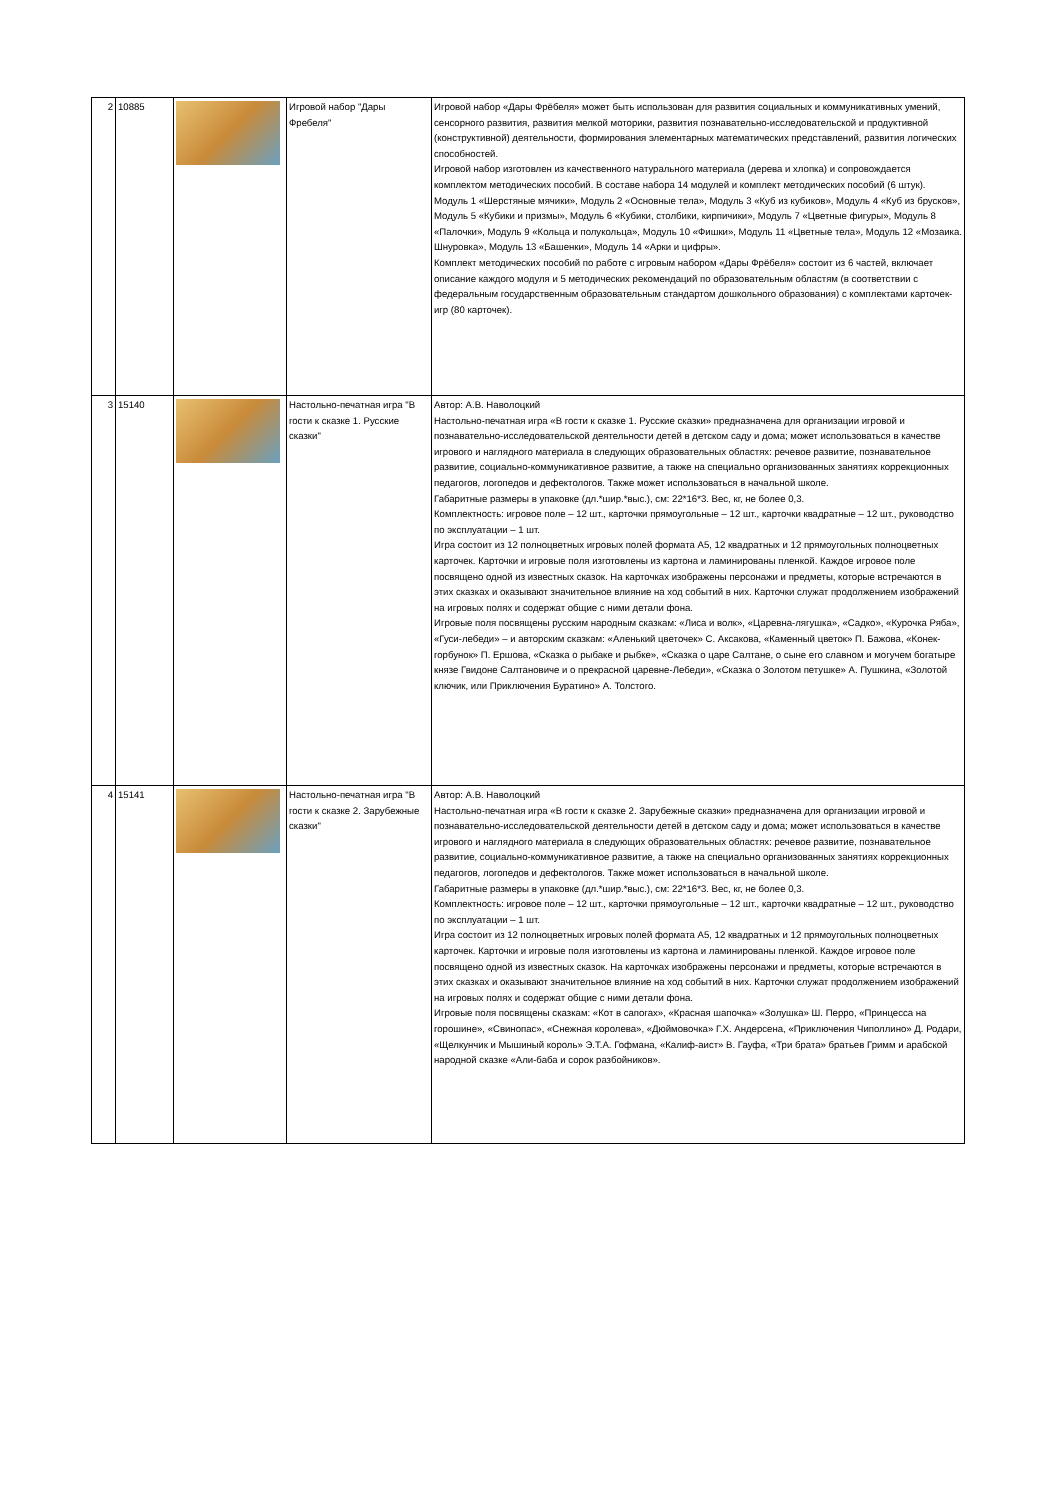| 2 | 10885 | | Игровой набор "Дары Фребеля" | Игровой набор «Дары Фрёбеля» может быть использован для развития социальных и коммуникативных умений, сенсорного развития, развития мелкой моторики, развития познавательно-исследовательской и продуктивной (конструктивной) деятельности, формирования элементарных математических представлений, развития логических способностей. Игровой набор изготовлен из качественного натурального материала (дерева и хлопка) и сопровождается комплектом методических пособий. В составе набора 14 модулей и комплект методических пособий (6 штук). Модуль 1 «Шерстяные мячики», Модуль 2 «Основные тела», Модуль 3 «Куб из кубиков», Модуль 4 «Куб из брусков», Модуль 5 «Кубики и призмы», Модуль 6 «Кубики, столбики, кирпичики», Модуль 7 «Цветные фигуры», Модуль 8 «Палочки», Модуль 9 «Кольца и полукольца», Модуль 10 «Фишки», Модуль 11 «Цветные тела», Модуль 12 «Мозаика. Шнуровка», Модуль 13 «Башенки», Модуль 14 «Арки и цифры». Комплект методических пособий по работе с игровым набором «Дары Фрёбеля» состоит из 6 частей, включает описание каждого модуля и 5 методических рекомендаций по образовательным областям (в соответствии с федеральным государственным образовательным стандартом дошкольного образования) с комплектами карточек-игр (80 карточек). |
| 3 | 15140 | | Настольно-печатная игра "В гости к сказке 1. Русские сказки" | Автор: А.В. Наволоцкий Настольно-печатная игра «В гости к сказке 1. Русские сказки» предназначена для организации игровой и познавательно-исследовательской деятельности детей в детском саду и дома; может использоваться в качестве игрового и наглядного материала в следующих образовательных областях: речевое развитие, познавательное развитие, социально-коммуникативное развитие, а также на специально организованных занятиях коррекционных педагогов, логопедов и дефектологов. Также может использоваться в начальной школе. Габаритные размеры в упаковке (дл.*шир.*выс.), см: 22*16*3. Вес, кг, не более 0,3. Комплектность: игровое поле – 12 шт., карточки прямоугольные – 12 шт., карточки квадратные – 12 шт., руководство по эксплуатации – 1 шт. Игра состоит из 12 полноцветных игровых полей формата А5, 12 квадратных и 12 прямоугольных полноцветных карточек. Карточки и игровые поля изготовлены из картона и ламинированы пленкой. Каждое игровое поле посвящено одной из известных сказок. На карточках изображены персонажи и предметы, которые встречаются в этих сказках и оказывают значительное влияние на ход событий в них. Карточки служат продолжением изображений на игровых полях и содержат общие с ними детали фона. Игровые поля посвящены русским народным сказкам: «Лиса и волк», «Царевна-лягушка», «Садко», «Курочка Ряба», «Гуси-лебеди» – и авторским сказкам: «Аленький цветочек» С. Аксакова, «Каменный цветок» П. Бажова, «Конек-горбунок» П. Ершова, «Сказка о рыбаке и рыбке», «Сказка о царе Салтане, о сыне его славном и могучем богатыре князе Гвидоне Салтановиче и о прекрасной царевне-Лебеди», «Сказка о Золотом петушке» А. Пушкина, «Золотой ключик, или Приключения Буратино» А. Толстого. |
| 4 | 15141 | | Настольно-печатная игра "В гости к сказке 2. Зарубежные сказки" | Автор: А.В. Наволоцкий Настольно-печатная игра «В гости к сказке 2. Зарубежные сказки» предназначена для организации игровой и познавательно-исследовательской деятельности детей в детском саду и дома; может использоваться в качестве игрового и наглядного материала в следующих образовательных областях: речевое развитие, познавательное развитие, социально-коммуникативное развитие, а также на специально организованных занятиях коррекционных педагогов, логопедов и дефектологов. Также может использоваться в начальной школе. Габаритные размеры в упаковке (дл.*шир.*выс.), см: 22*16*3. Вес, кг, не более 0,3. Комплектность: игровое поле – 12 шт., карточки прямоугольные – 12 шт., карточки квадратные – 12 шт., руководство по эксплуатации – 1 шт. Игра состоит из 12 полноцветных игровых полей формата А5, 12 квадратных и 12 прямоугольных полноцветных карточек. Карточки и игровые поля изготовлены из картона и ламинированы пленкой. Каждое игровое поле посвящено одной из известных сказок. На карточках изображены персонажи и предметы, которые встречаются в этих сказках и оказывают значительное влияние на ход событий в них. Карточки служат продолжением изображений на игровых полях и содержат общие с ними детали фона. Игровые поля посвящены сказкам: «Кот в сапогах», «Красная шапочка» «Золушка» Ш. Перро, «Принцесса на горошине», «Свинопас», «Снежная королева», «Дюймовочка» Г.Х. Андерсена, «Приключения Чиполлино» Д. Родари, «Щелкунчик и Мышиный король» Э.Т.А. Гофмана, «Калиф-аист» В. Гауфа, «Три брата» братьев Гримм и арабской народной сказке «Али-баба и сорок разбойников». |